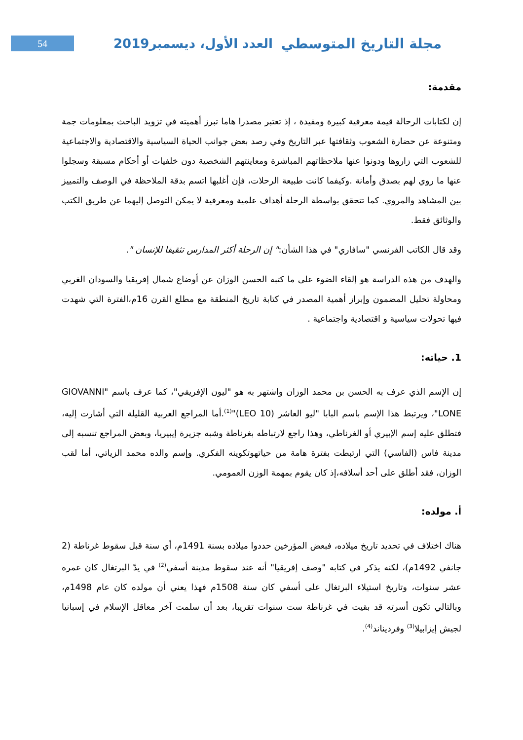54
العدد الأول، ديسمبر2019 مجلة التاريخ المتوسطي
مقدمة:
إن لكتابات الرحالة قيمة معرفية كبيرة ومفيدة ، إذ تعتبر مصدرا هاما تبرز أهميته في تزويد الباحث بمعلومات جمة ومتنوعة عن حضارة الشعوب وثقافتها عبر التاريخ وفي رصد بعض جوانب الحياة السياسية والاقتصادية والاجتماعية للشعوب التي زاروها ودونوا عنها ملاحظاتهم المباشرة ومعاينتهم الشخصية دون خلفيات أو أحكام مسبقة وسجلوا عنها ما روي لهم بصدق وأمانة .وكيفما كانت طبيعة الرحلات، فإن أغلبها اتسم بدقة الملاحظة في الوصف والتمييز بين المشاهد والمروي. كما تتحقق بواسطة الرحلة أهداف علمية ومعرفية لا يمكن التوصل إليهما عن طريق الكتب والوثائق فقط.
وقد قال الكاتب الفرنسي "سافاري" في هذا الشأن:" إن الرحلة أكثر المدارس تثقيفا للإنسان ".
والهدف من هذه الدراسة هو إلقاء الضوء على ما كتبه الحسن الوزان عن أوضاع شمال إفريقيا والسودان الغربي ومحاولة تحليل المضمون وإبراز أهمية المصدر في كتابة تاريخ المنطقة مع مطلع القرن 16م،الفترة التي شهدت فيها تحولات سياسية و اقتصادية واجتماعية .
1. حياته:
إن الإسم الذي عرف به الحسن بن محمد الوزان واشتهر به هو "ليون الإفريقي"، كما عرف باسم "GIOVANNI LONE"، ويرتبط هذا الإسم باسم البابا "ليو العاشر (LEO 10)"<sup>(1)</sup>.أما المراجع العربية القليلة التي أشارت إليه، فتطلق عليه إسم الإبيري أو الغرناطي، وهذا راجع لارتباطه بغرناطة وشبه جزيرة إيبيريا، وبعض المراجع تنسبه إلى مدينة فاس (الفاسي) التي ارتبطت بفترة هامة من حياتهوتكوينه الفكري. وإسم والده محمد الزياتي، أما لقب الوزان، فقد أطلق على أحد أسلافه،إذ كان يقوم بمهمة الوزن العمومي.
أ. مولده:
هناك اختلاف في تحديد تاريخ ميلاده، فبعض المؤرخين حددوا ميلاده بسنة 1491م، أي سنة قبل سقوط غرناطة (2 جانفي 1492م)، لكنه يذكر في كتابه "وصف إفريقيا" أنه عند سقوط مدينة أسفي<sup>(2)</sup> في يدّ البرتغال كان عمره عشر سنوات، وتاريخ استيلاء البرتغال على أسفي كان سنة 1508م فهذا يعني أن مولده كان عام 1498م، وبالتالي تكون أسرته قد بقيت في غرناطة ست سنوات تقريبا، بعد أن سلمت آخر معاقل الإسلام في إسبانيا لجيش إيزابيلا<sup>(3)</sup> وفرديناند<sup>(4)</sup>.